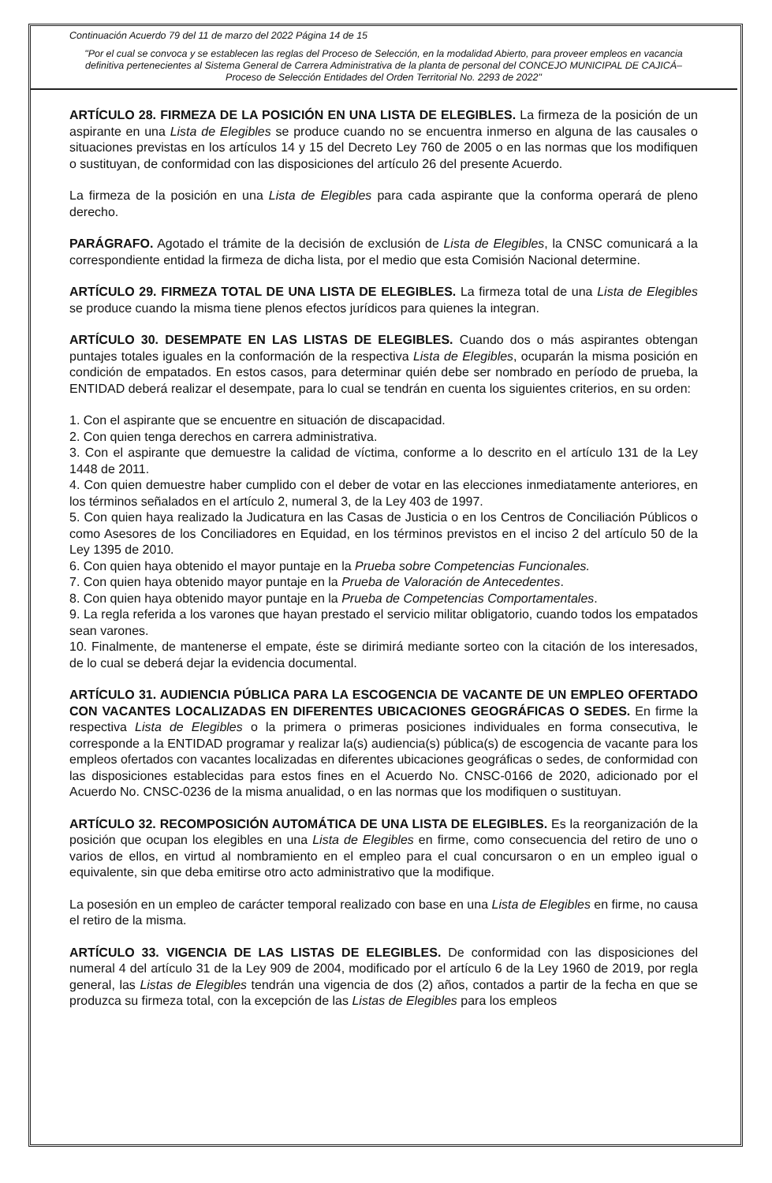Continuación Acuerdo 79 del 11 de marzo del 2022 Página 14 de 15
"Por el cual se convoca y se establecen las reglas del Proceso de Selección, en la modalidad Abierto, para proveer empleos en vacancia definitiva pertenecientes al Sistema General de Carrera Administrativa de la planta de personal del CONCEJO MUNICIPAL DE CAJICÁ– Proceso de Selección Entidades del Orden Territorial No. 2293 de 2022"
ARTÍCULO 28. FIRMEZA DE LA POSICIÓN EN UNA LISTA DE ELEGIBLES. La firmeza de la posición de un aspirante en una Lista de Elegibles se produce cuando no se encuentra inmerso en alguna de las causales o situaciones previstas en los artículos 14 y 15 del Decreto Ley 760 de 2005 o en las normas que los modifiquen o sustituyan, de conformidad con las disposiciones del artículo 26 del presente Acuerdo.
La firmeza de la posición en una Lista de Elegibles para cada aspirante que la conforma operará de pleno derecho.
PARÁGRAFO. Agotado el trámite de la decisión de exclusión de Lista de Elegibles, la CNSC comunicará a la correspondiente entidad la firmeza de dicha lista, por el medio que esta Comisión Nacional determine.
ARTÍCULO 29. FIRMEZA TOTAL DE UNA LISTA DE ELEGIBLES. La firmeza total de una Lista de Elegibles se produce cuando la misma tiene plenos efectos jurídicos para quienes la integran.
ARTÍCULO 30. DESEMPATE EN LAS LISTAS DE ELEGIBLES. Cuando dos o más aspirantes obtengan puntajes totales iguales en la conformación de la respectiva Lista de Elegibles, ocuparán la misma posición en condición de empatados. En estos casos, para determinar quién debe ser nombrado en período de prueba, la ENTIDAD deberá realizar el desempate, para lo cual se tendrán en cuenta los siguientes criterios, en su orden:
1. Con el aspirante que se encuentre en situación de discapacidad.
2. Con quien tenga derechos en carrera administrativa.
3. Con el aspirante que demuestre la calidad de víctima, conforme a lo descrito en el artículo 131 de la Ley 1448 de 2011.
4. Con quien demuestre haber cumplido con el deber de votar en las elecciones inmediatamente anteriores, en los términos señalados en el artículo 2, numeral 3, de la Ley 403 de 1997.
5. Con quien haya realizado la Judicatura en las Casas de Justicia o en los Centros de Conciliación Públicos o como Asesores de los Conciliadores en Equidad, en los términos previstos en el inciso 2 del artículo 50 de la Ley 1395 de 2010.
6. Con quien haya obtenido el mayor puntaje en la Prueba sobre Competencias Funcionales.
7. Con quien haya obtenido mayor puntaje en la Prueba de Valoración de Antecedentes.
8. Con quien haya obtenido mayor puntaje en la Prueba de Competencias Comportamentales.
9. La regla referida a los varones que hayan prestado el servicio militar obligatorio, cuando todos los empatados sean varones.
10. Finalmente, de mantenerse el empate, éste se dirimirá mediante sorteo con la citación de los interesados, de lo cual se deberá dejar la evidencia documental.
ARTÍCULO 31. AUDIENCIA PÚBLICA PARA LA ESCOGENCIA DE VACANTE DE UN EMPLEO OFERTADO CON VACANTES LOCALIZADAS EN DIFERENTES UBICACIONES GEOGRÁFICAS O SEDES. En firme la respectiva Lista de Elegibles o la primera o primeras posiciones individuales en forma consecutiva, le corresponde a la ENTIDAD programar y realizar la(s) audiencia(s) pública(s) de escogencia de vacante para los empleos ofertados con vacantes localizadas en diferentes ubicaciones geográficas o sedes, de conformidad con las disposiciones establecidas para estos fines en el Acuerdo No. CNSC-0166 de 2020, adicionado por el Acuerdo No. CNSC-0236 de la misma anualidad, o en las normas que los modifiquen o sustituyan.
ARTÍCULO 32. RECOMPOSICIÓN AUTOMÁTICA DE UNA LISTA DE ELEGIBLES. Es la reorganización de la posición que ocupan los elegibles en una Lista de Elegibles en firme, como consecuencia del retiro de uno o varios de ellos, en virtud al nombramiento en el empleo para el cual concursaron o en un empleo igual o equivalente, sin que deba emitirse otro acto administrativo que la modifique.
La posesión en un empleo de carácter temporal realizado con base en una Lista de Elegibles en firme, no causa el retiro de la misma.
ARTÍCULO 33. VIGENCIA DE LAS LISTAS DE ELEGIBLES. De conformidad con las disposiciones del numeral 4 del artículo 31 de la Ley 909 de 2004, modificado por el artículo 6 de la Ley 1960 de 2019, por regla general, las Listas de Elegibles tendrán una vigencia de dos (2) años, contados a partir de la fecha en que se produzca su firmeza total, con la excepción de las Listas de Elegibles para los empleos